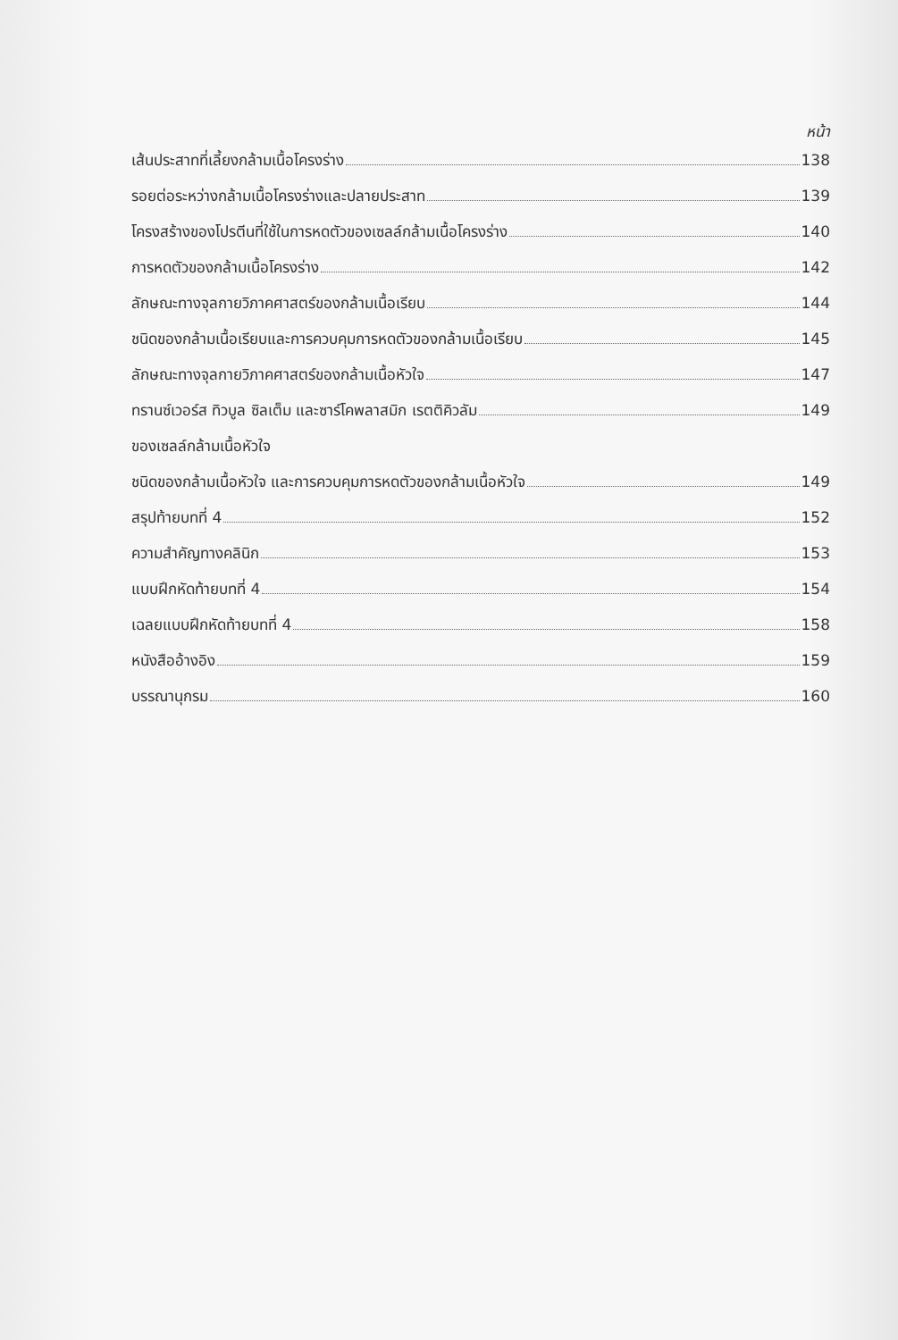หน้า
เส้นประสาทที่เลี้ยงกล้ามเนื้อโครงร่าง 138
รอยต่อระหว่างกล้ามเนื้อโครงร่างและปลายประสาท 139
โครงสร้างของโปรตีนที่ใช้ในการหดตัวของเซลล์กล้ามเนื้อโครงร่าง 140
การหดตัวของกล้ามเนื้อโครงร่าง 142
ลักษณะทางจุลกายวิภาคศาสตร์ของกล้ามเนื้อเรียบ 144
ชนิดของกล้ามเนื้อเรียบและการควบคุมการหดตัวของกล้ามเนื้อเรียบ 145
ลักษณะทางจุลกายวิภาคศาสตร์ของกล้ามเนื้อหัวใจ 147
ทรานซ์เวอร์ส ทิวบูล ซิลเต็ม และซาร์โคพลาสมิก เรตติคิวลัม 149
ของเซลล์กล้ามเนื้อหัวใจ
ชนิดของกล้ามเนื้อหัวใจ และการควบคุมการหดตัวของกล้ามเนื้อหัวใจ 149
สรุปท้ายบทที่ 4 152
ความสำคัญทางคลินิก 153
แบบฝึกหัดท้ายบทที่ 4 154
เฉลยแบบฝึกหัดท้ายบทที่ 4 158
หนังสืออ้างอิง 159
บรรณานุกรม 160